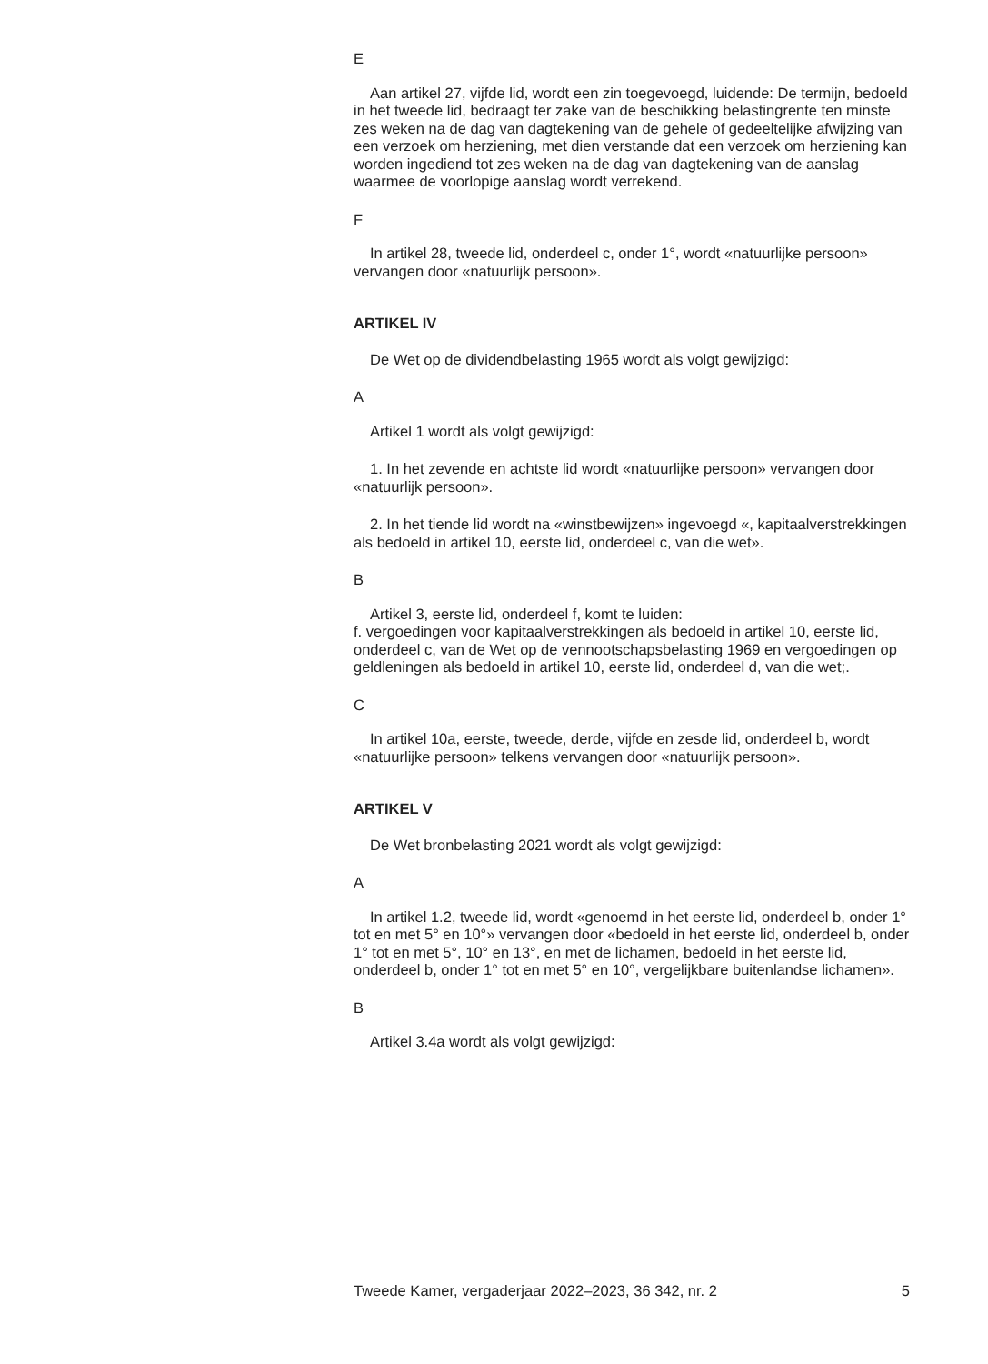E
Aan artikel 27, vijfde lid, wordt een zin toegevoegd, luidende: De termijn, bedoeld in het tweede lid, bedraagt ter zake van de beschikking belastingrente ten minste zes weken na de dag van dagtekening van de gehele of gedeeltelijke afwijzing van een verzoek om herziening, met dien verstande dat een verzoek om herziening kan worden ingediend tot zes weken na de dag van dagtekening van de aanslag waarmee de voorlopige aanslag wordt verrekend.
F
In artikel 28, tweede lid, onderdeel c, onder 1°, wordt «natuurlijke persoon» vervangen door «natuurlijk persoon».
ARTIKEL IV
De Wet op de dividendbelasting 1965 wordt als volgt gewijzigd:
A
Artikel 1 wordt als volgt gewijzigd:
1. In het zevende en achtste lid wordt «natuurlijke persoon» vervangen door «natuurlijk persoon».
2. In het tiende lid wordt na «winstbewijzen» ingevoegd «, kapitaalverstrekkingen als bedoeld in artikel 10, eerste lid, onderdeel c, van die wet».
B
Artikel 3, eerste lid, onderdeel f, komt te luiden:
f. vergoedingen voor kapitaalverstrekkingen als bedoeld in artikel 10, eerste lid, onderdeel c, van de Wet op de vennootschapsbelasting 1969 en vergoedingen op geldleningen als bedoeld in artikel 10, eerste lid, onderdeel d, van die wet;.
C
In artikel 10a, eerste, tweede, derde, vijfde en zesde lid, onderdeel b, wordt «natuurlijke persoon» telkens vervangen door «natuurlijk persoon».
ARTIKEL V
De Wet bronbelasting 2021 wordt als volgt gewijzigd:
A
In artikel 1.2, tweede lid, wordt «genoemd in het eerste lid, onderdeel b, onder 1° tot en met 5° en 10°» vervangen door «bedoeld in het eerste lid, onderdeel b, onder 1° tot en met 5°, 10° en 13°, en met de lichamen, bedoeld in het eerste lid, onderdeel b, onder 1° tot en met 5° en 10°, vergelijkbare buitenlandse lichamen».
B
Artikel 3.4a wordt als volgt gewijzigd:
Tweede Kamer, vergaderjaar 2022–2023, 36 342, nr. 2 5